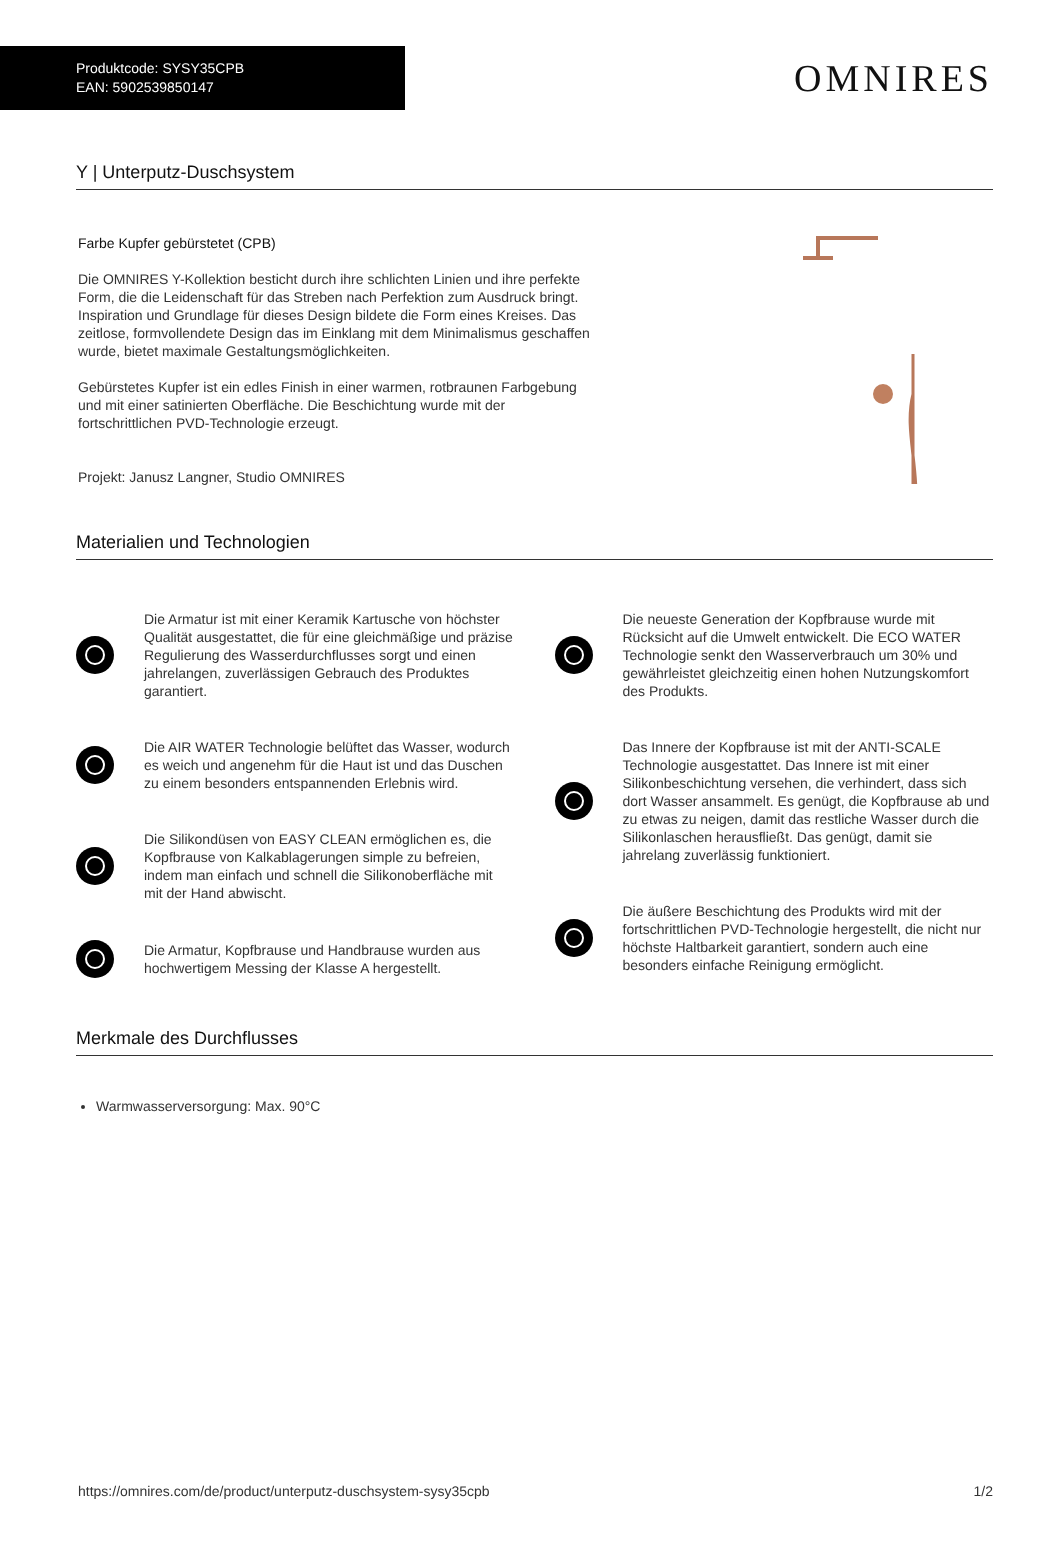Produktcode: SYSY35CPB
EAN: 5902539850147
OMNIRES
Y | Unterputz-Duschsystem
Farbe Kupfer gebürstetet (CPB)
Die OMNIRES Y-Kollektion besticht durch ihre schlichten Linien und ihre perfekte Form, die die Leidenschaft für das Streben nach Perfektion zum Ausdruck bringt. Inspiration und Grundlage für dieses Design bildete die Form eines Kreises. Das zeitlose, formvollendete Design das im Einklang mit dem Minimalismus geschaffen wurde, bietet maximale Gestaltungsmöglichkeiten.
Gebürstetes Kupfer ist ein edles Finish in einer warmen, rotbraunen Farbgebung und mit einer satinierten Oberfläche. Die Beschichtung wurde mit der fortschrittlichen PVD-Technologie erzeugt.
Projekt: Janusz Langner, Studio OMNIRES
Materialien und Technologien
Die Armatur ist mit einer Keramik Kartusche von höchster Qualität ausgestattet, die für eine gleichmäßige und präzise Regulierung des Wasserdurchflusses sorgt und einen jahrelangen, zuverlässigen Gebrauch des Produktes garantiert.
Die AIR WATER Technologie belüftet das Wasser, wodurch es weich und angenehm für die Haut ist und das Duschen zu einem besonders entspannenden Erlebnis wird.
Die Silikondüsen von EASY CLEAN ermöglichen es, die Kopfbrause von Kalkablagerungen simple zu befreien, indem man einfach und schnell die Silikonoberfläche mit mit der Hand abwischt.
Die Armatur, Kopfbrause und Handbrause wurden aus hochwertigem Messing der Klasse A hergestellt.
Die neueste Generation der Kopfbrause wurde mit Rücksicht auf die Umwelt entwickelt. Die ECO WATER Technologie senkt den Wasserverbrauch um 30% und gewährleistet gleichzeitig einen hohen Nutzungskomfort des Produkts.
Das Innere der Kopfbrause ist mit der ANTI-SCALE Technologie ausgestattet. Das Innere ist mit einer Silikonbeschichtung versehen, die verhindert, dass sich dort Wasser ansammelt. Es genügt, die Kopfbrause ab und zu etwas zu neigen, damit das restliche Wasser durch die Silikonlaschen herausfließt. Das genügt, damit sie jahrelang zuverlässig funktioniert.
Die äußere Beschichtung des Produkts wird mit der fortschrittlichen PVD-Technologie hergestellt, die nicht nur höchste Haltbarkeit garantiert, sondern auch eine besonders einfache Reinigung ermöglicht.
Merkmale des Durchflusses
Warmwasserversorgung: Max. 90°C
https://omnires.com/de/product/unterputz-duschsystem-sysy35cpb 1/2